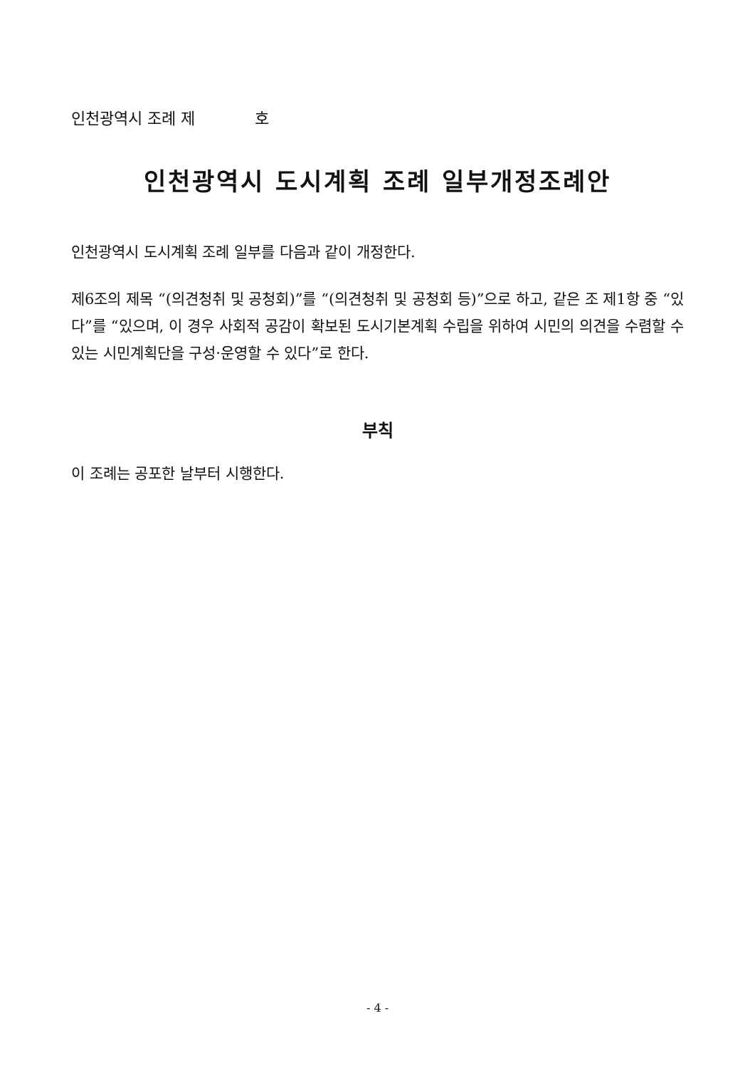인천광역시 조례 제 호
인천광역시 도시계획 조례 일부개정조례안
인천광역시 도시계획 조례 일부를 다음과 같이 개정한다.
제6조의 제목 “(의견청취 및 공청회)”를 “(의견청취 및 공청회 등)”으로 하고, 같은 조 제1항 중 “있다”를 “있으며, 이 경우 사회적 공감이 확보된 도시기본계획 수립을 위하여 시민의 의견을 수렴할 수 있는 시민계획단을 구성·운영할 수 있다”로 한다.
부칙
이 조례는 공포한 날부터 시행한다.
- 4 -